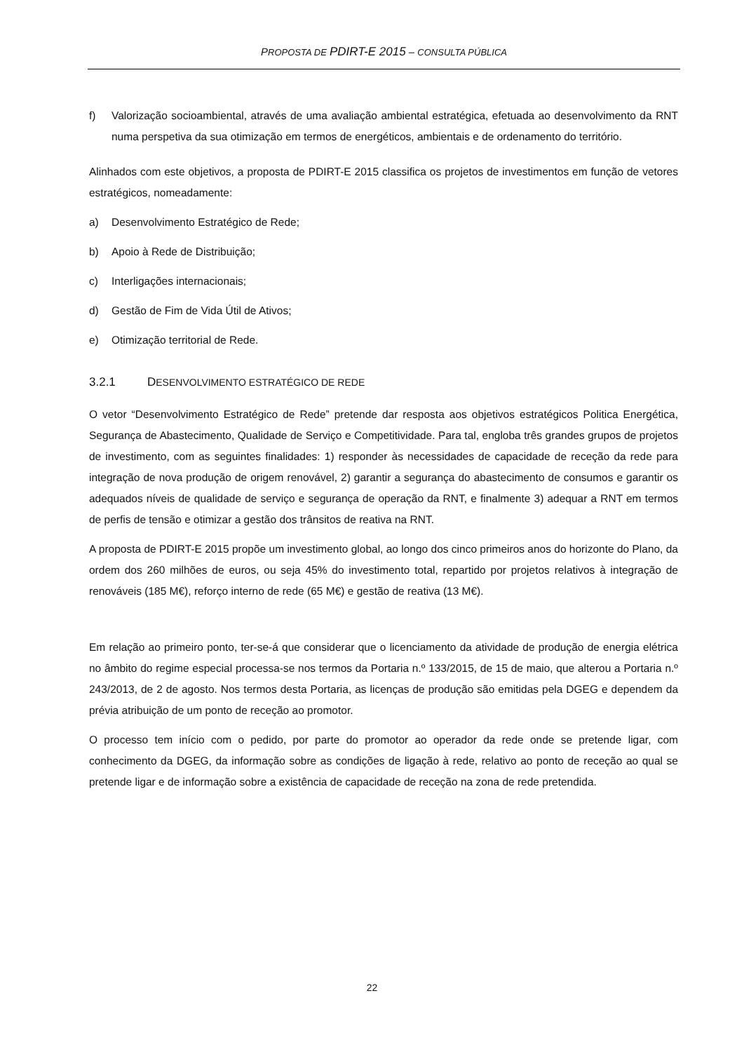PROPOSTA DE PDIRT-E 2015 – CONSULTA PÚBLICA
f) Valorização socioambiental, através de uma avaliação ambiental estratégica, efetuada ao desenvolvimento da RNT numa perspetiva da sua otimização em termos de energéticos, ambientais e de ordenamento do território.
Alinhados com este objetivos, a proposta de PDIRT-E 2015 classifica os projetos de investimentos em função de vetores estratégicos, nomeadamente:
a) Desenvolvimento Estratégico de Rede;
b) Apoio à Rede de Distribuição;
c) Interligações internacionais;
d) Gestão de Fim de Vida Útil de Ativos;
e) Otimização territorial de Rede.
3.2.1 DESENVOLVIMENTO ESTRATÉGICO DE REDE
O vetor “Desenvolvimento Estratégico de Rede” pretende dar resposta aos objetivos estratégicos Politica Energética, Segurança de Abastecimento, Qualidade de Serviço e Competitividade. Para tal, engloba três grandes grupos de projetos de investimento, com as seguintes finalidades: 1) responder às necessidades de capacidade de receção da rede para integração de nova produção de origem renovável, 2) garantir a segurança do abastecimento de consumos e garantir os adequados níveis de qualidade de serviço e segurança de operação da RNT, e finalmente 3) adequar a RNT em termos de perfis de tensão e otimizar a gestão dos trânsitos de reativa na RNT.
A proposta de PDIRT-E 2015 propõe um investimento global, ao longo dos cinco primeiros anos do horizonte do Plano, da ordem dos 260 milhões de euros, ou seja 45% do investimento total, repartido por projetos relativos à integração de renováveis (185 M€), reforço interno de rede (65 M€) e gestão de reativa (13 M€).
Em relação ao primeiro ponto, ter-se-á que considerar que o licenciamento da atividade de produção de energia elétrica no âmbito do regime especial processa-se nos termos da Portaria n.º 133/2015, de 15 de maio, que alterou a Portaria n.º 243/2013, de 2 de agosto. Nos termos desta Portaria, as licenças de produção são emitidas pela DGEG e dependem da prévia atribuição de um ponto de receção ao promotor.
O processo tem início com o pedido, por parte do promotor ao operador da rede onde se pretende ligar, com conhecimento da DGEG, da informação sobre as condições de ligação à rede, relativo ao ponto de receção ao qual se pretende ligar e de informação sobre a existência de capacidade de receção na zona de rede pretendida.
22